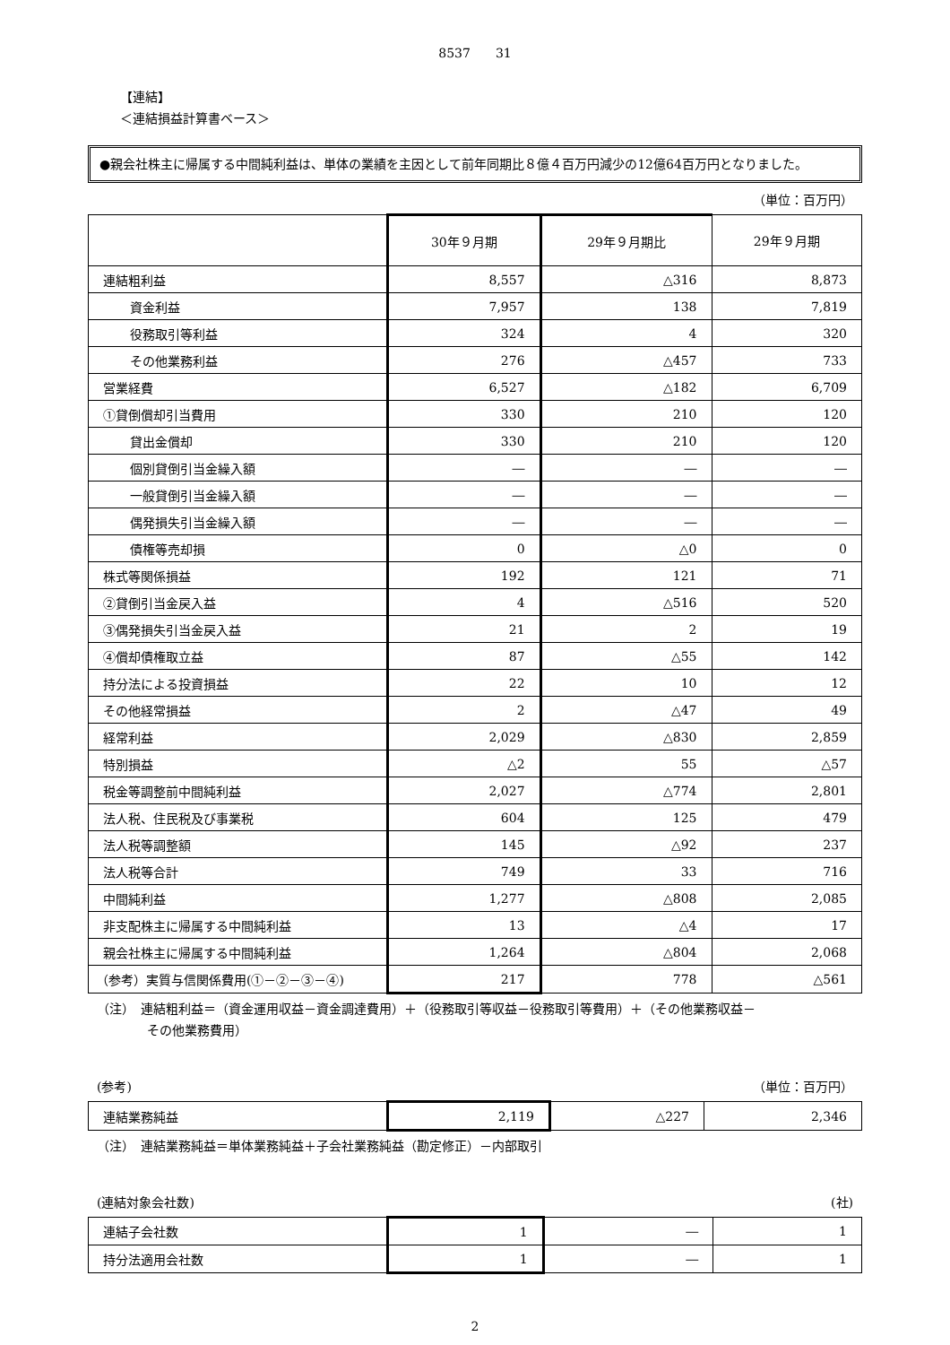8537　　31
【連結】
＜連結損益計算書ベース＞
●親会社株主に帰属する中間純利益は、単体の業績を主因として前年同期比８億４百万円減少の12億64百万円となりました。
（単位：百万円）
| | 30年９月期 | 29年９月期比 | 29年９月期 |
| --- | --- | --- | --- |
| 連結粗利益 | 8,557 | △316 | 8,873 |
| 資金利益 | 7,957 | 138 | 7,819 |
| 役務取引等利益 | 324 | 4 | 320 |
| その他業務利益 | 276 | △457 | 733 |
| 営業経費 | 6,527 | △182 | 6,709 |
| ①貸倒償却引当費用 | 330 | 210 | 120 |
| 貸出金償却 | 330 | 210 | 120 |
| 個別貸倒引当金繰入額 | ― | ― | ― |
| 一般貸倒引当金繰入額 | ― | ― | ― |
| 偶発損失引当金繰入額 | ― | ― | ― |
| 債権等売却損 | 0 | △0 | 0 |
| 株式等関係損益 | 192 | 121 | 71 |
| ②貸倒引当金戻入益 | 4 | △516 | 520 |
| ③偶発損失引当金戻入益 | 21 | 2 | 19 |
| ④償却債権取立益 | 87 | △55 | 142 |
| 持分法による投資損益 | 22 | 10 | 12 |
| その他経常損益 | 2 | △47 | 49 |
| 経常利益 | 2,029 | △830 | 2,859 |
| 特別損益 | △2 | 55 | △57 |
| 税金等調整前中間純利益 | 2,027 | △774 | 2,801 |
| 法人税、住民税及び事業税 | 604 | 125 | 479 |
| 法人税等調整額 | 145 | △92 | 237 |
| 法人税等合計 | 749 | 33 | 716 |
| 中間純利益 | 1,277 | △808 | 2,085 |
| 非支配株主に帰属する中間純利益 | 13 | △4 | 17 |
| 親会社株主に帰属する中間純利益 | 1,264 | △804 | 2,068 |
| （参考）実質与信関係費用(①－②－③－④) | 217 | 778 | △561 |
（注）　連結粗利益＝（資金運用収益－資金調達費用）＋（役務取引等収益－役務取引等費用）＋（その他業務収益－
　　　　その他業務費用）
(参考) （単位：百万円）
| 連結業務純益 | 2,119 | △227 | 2,346 |
（注）　連結業務純益＝単体業務純益＋子会社業務純益（勘定修正）－内部取引
(連結対象会社数) (社)
| 連結子会社数 | 1 | ― | 1 |
| 持分法適用会社数 | 1 | ― | 1 |
2